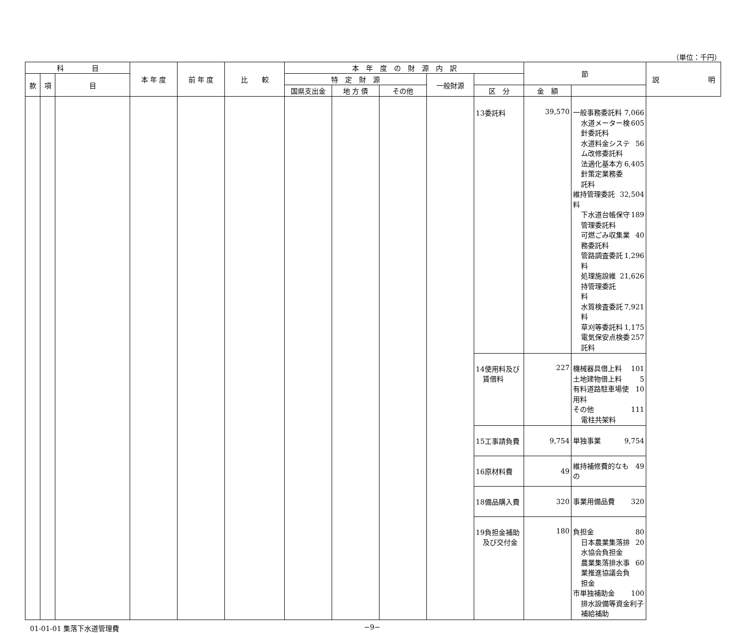（単位：千円）
| 科 目 | | | 本 年 度 | 前 年 度 | 比 較 | 本 年 度 の 財 源 内 訳 | | | | | 節 | | 説 明 |
| --- | --- | --- | --- | --- | --- | --- | --- | --- | --- | --- | --- | --- | --- |
| 款 | 項 | 目 | | | | 特 定 財 源 | | | 一般財源 | | | | |
| | | | | | | 国県支出金 | 地 方 債 | その他 | | 区 分 | 金 額 | | |
| | | | | | | | | | | 13委託料 | 39,570 | 一般事務委託料 7,066 水道メーター検針委託料 605 水道料金システム改修委託料 56 法適化基本方針策定業務委託料 6,405 維持管理委託料 32,504 下水道台帳保守管理委託料 189 可燃ごみ収集業務委託料 40 管路調査委託料 1,296 処理施設維持管理委託料 21,626 水質検査委託料 7,921 草刈等委託料 1,175 電気保安点検委託料 257 | |
| | | | | | | | | | | 14使用料及び 賃借料 | 227 | 機械器具借上料 101 土地建物借上料 5 有料道路駐車場使用料 10 その他 111 電柱共架料 | |
| | | | | | | | | | | 15工事請負費 | 9,754 | 単独事業 9,754 | |
| | | | | | | | | | | 16原材料費 | 49 | 維持補修費的なもの 49 | |
| | | | | | | | | | | 18備品購入費 | 320 | 事業用備品費 320 | |
| | | | | | | | | | | 19負担金補助 及び交付金 | 180 | 負担金 80 日本農業集落排水協会負担金 20 農業集落排水事業推進協議会負担金 60 市単独補助金 100 排水設備等資金利子補給補助 | |
01-01-01 集落下水道管理費 −9−